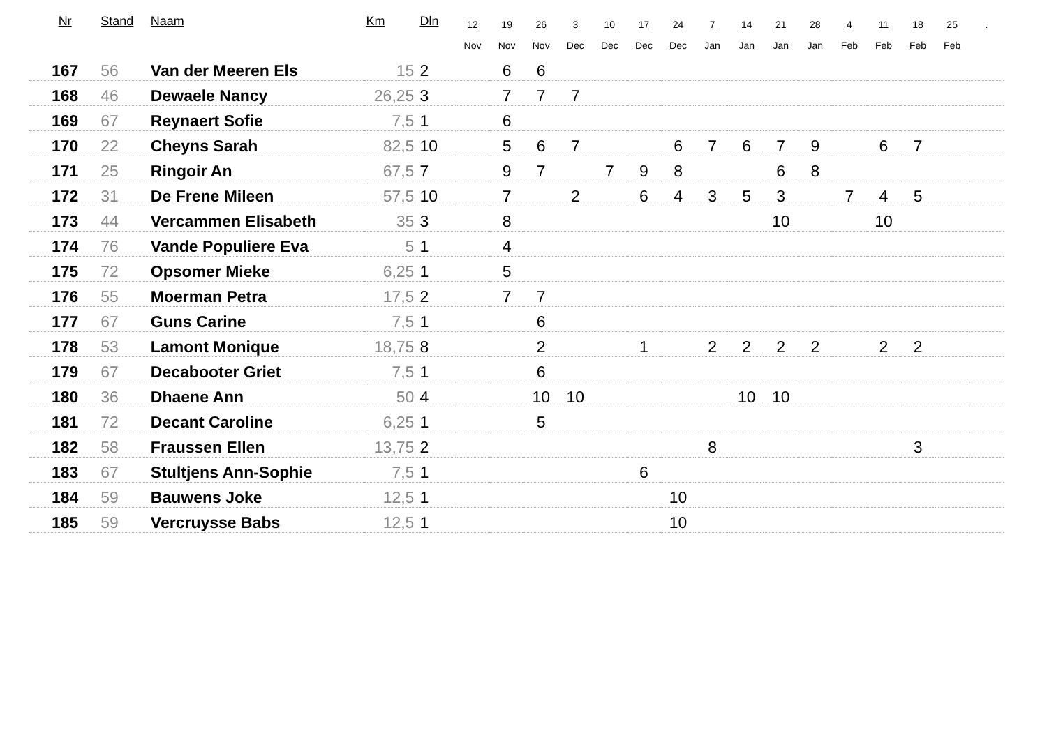| Nr | Stand | Naam | Km | Dln | 12 Nov | 19 Nov | 26 Nov | 3 Dec | 10 Dec | 17 Dec | 24 Dec | 7 Jan | 14 Jan | 21 Jan | 28 Jan | 4 Feb | 11 Feb | 18 Feb | 25 Feb | . |
| --- | --- | --- | --- | --- | --- | --- | --- | --- | --- | --- | --- | --- | --- | --- | --- | --- | --- | --- | --- | --- |
| 167 | 56 | Van der Meeren Els | 15 | 2 | | 6 | 6 | | | | | | | | | | | | | |
| 168 | 46 | Dewaele Nancy | 26,25 | 3 | | 7 | 7 | 7 | | | | | | | | | | | | |
| 169 | 67 | Reynaert Sofie | 7,5 | 1 | | 6 | | | | | | | | | | | | | | |
| 170 | 22 | Cheyns Sarah | 82,5 | 10 | | 5 | 6 | 7 | | | 6 | 7 | 6 | 7 | 9 | | 6 | 7 | | |
| 171 | 25 | Ringoir An | 67,5 | 7 | | 9 | 7 | | 7 | 9 | 8 | | | 6 | 8 | | | | | |
| 172 | 31 | De Frene Mileen | 57,5 | 10 | | 7 | | 2 | | 6 | 4 | 3 | 5 | 3 | | 7 | 4 | 5 | | |
| 173 | 44 | Vercammen Elisabeth | 35 | 3 | | 8 | | | | | | | | 10 | | | 10 | | | |
| 174 | 76 | Vande Populiere Eva | 5 | 1 | | 4 | | | | | | | | | | | | | | |
| 175 | 72 | Opsomer Mieke | 6,25 | 1 | | 5 | | | | | | | | | | | | | | |
| 176 | 55 | Moerman Petra | 17,5 | 2 | | 7 | 7 | | | | | | | | | | | | | |
| 177 | 67 | Guns Carine | 7,5 | 1 | | | 6 | | | | | | | | | | | | | |
| 178 | 53 | Lamont Monique | 18,75 | 8 | | | 2 | | | 1 | | 2 | 2 | 2 | 2 | | 2 | 2 | | |
| 179 | 67 | Decabooter Griet | 7,5 | 1 | | | 6 | | | | | | | | | | | | | |
| 180 | 36 | Dhaene Ann | 50 | 4 | | | 10 | 10 | | | | | 10 | 10 | | | | | | |
| 181 | 72 | Decant Caroline | 6,25 | 1 | | | 5 | | | | | | | | | | | | | |
| 182 | 58 | Fraussen Ellen | 13,75 | 2 | | | | | | | | 8 | | | | | | 3 | | |
| 183 | 67 | Stultjens Ann-Sophie | 7,5 | 1 | | | | | | 6 | | | | | | | | | | |
| 184 | 59 | Bauwens Joke | 12,5 | 1 | | | | | | | 10 | | | | | | | | | |
| 185 | 59 | Vercruysse Babs | 12,5 | 1 | | | | | | | 10 | | | | | | | | | |